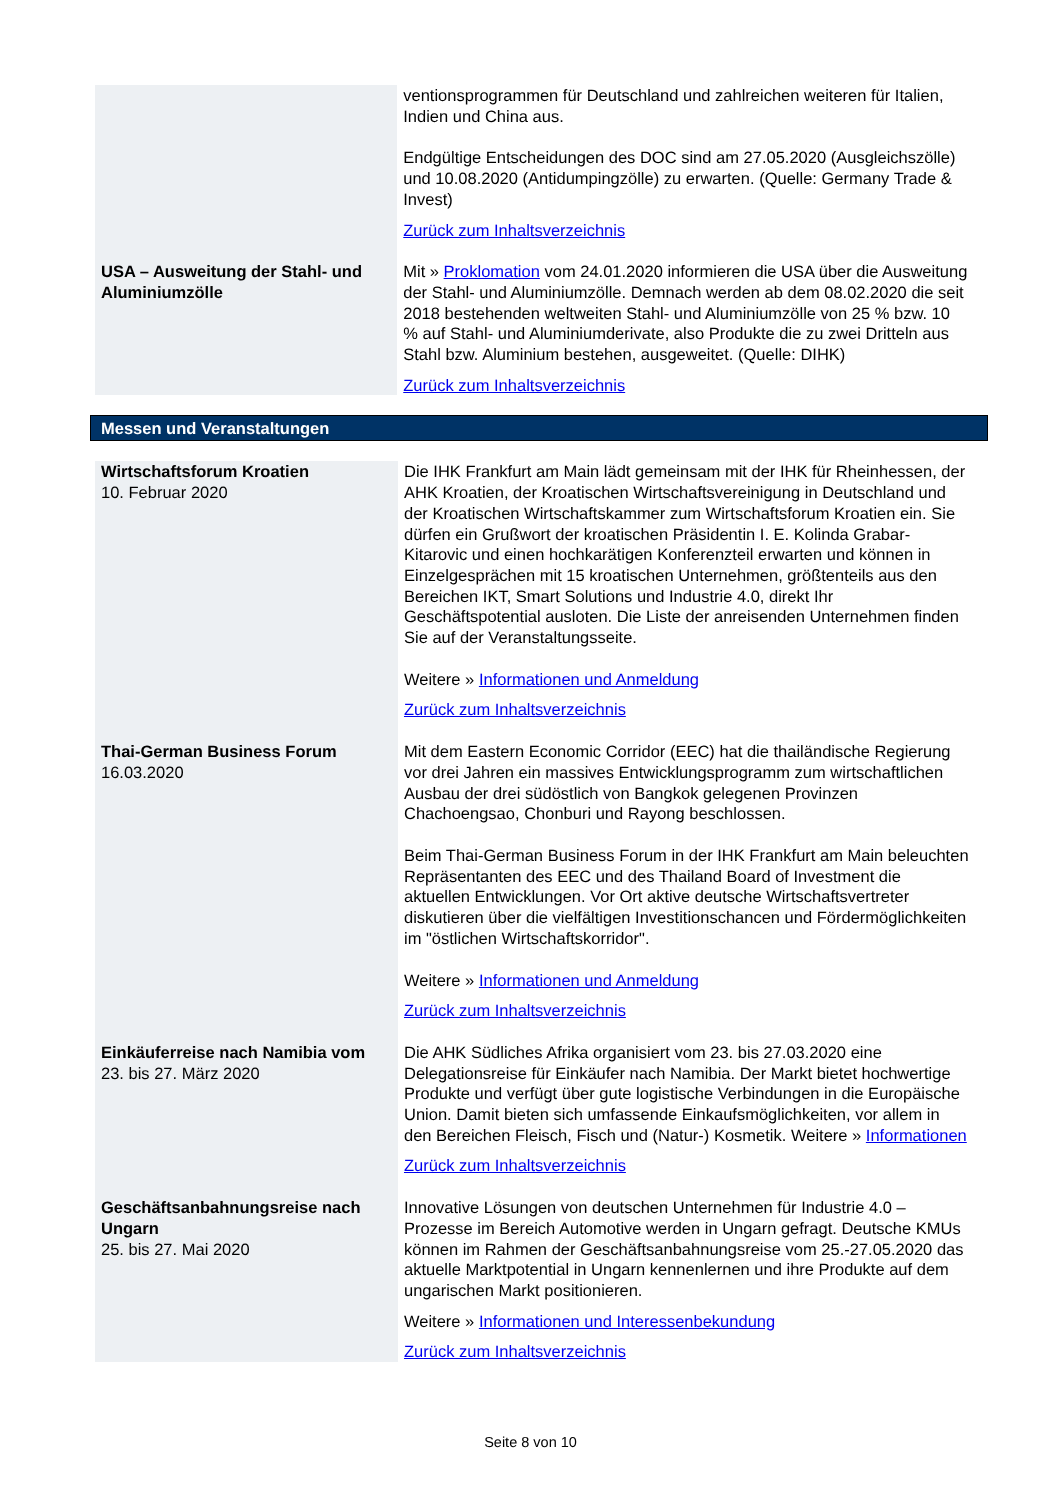| | ventionsprogrammen für Deutschland und zahlreichen weiteren für Italien, Indien und China aus. Endgültige Entscheidungen des DOC sind am 27.05.2020 (Ausgleichszölle) und 10.08.2020 (Antidumpingzölle) zu erwarten. (Quelle: Germany Trade & Invest) Zurück zum Inhaltsverzeichnis |
| USA – Ausweitung der Stahl- und Aluminiumzölle | Mit » Proklomation vom 24.01.2020 informieren die USA über die Ausweitung der Stahl- und Aluminiumzölle. Demnach werden ab dem 08.02.2020 die seit 2018 bestehenden weltweiten Stahl- und Aluminiumzölle von 25 % bzw. 10 % auf Stahl- und Aluminiumderivate, also Produkte die zu zwei Dritteln aus Stahl bzw. Aluminium bestehen, ausgeweitet. (Quelle: DIHK) Zurück zum Inhaltsverzeichnis |
Messen und Veranstaltungen
| Wirtschaftsforum Kroatien 10. Februar 2020 | Die IHK Frankfurt am Main lädt gemeinsam mit der IHK für Rheinhessen, der AHK Kroatien, der Kroatischen Wirtschaftsvereinigung in Deutschland und der Kroatischen Wirtschaftskammer zum Wirtschaftsforum Kroatien ein. Sie dürfen ein Grußwort der kroatischen Präsidentin I. E. Kolinda Grabar-Kitarovic und einen hochkarätigen Konferenzteil erwarten und können in Einzelgesprächen mit 15 kroatischen Unternehmen, größtenteils aus den Bereichen IKT, Smart Solutions und Industrie 4.0, direkt Ihr Geschäftspotential ausloten. Die Liste der anreisenden Unternehmen finden Sie auf der Veranstaltungsseite. Weitere » Informationen und Anmeldung Zurück zum Inhaltsverzeichnis |
| Thai-German Business Forum 16.03.2020 | Mit dem Eastern Economic Corridor (EEC) hat die thailändische Regierung vor drei Jahren ein massives Entwicklungsprogramm zum wirtschaftlichen Ausbau der drei südöstlich von Bangkok gelegenen Provinzen Chachoengsao, Chonburi und Rayong beschlossen. Beim Thai-German Business Forum in der IHK Frankfurt am Main beleuchten Repräsentanten des EEC und des Thailand Board of Investment die aktuellen Entwicklungen. Vor Ort aktive deutsche Wirtschaftsvertreter diskutieren über die vielfältigen Investitionschancen und Fördermöglichkeiten im "östlichen Wirtschaftskorridor". Weitere » Informationen und Anmeldung Zurück zum Inhaltsverzeichnis |
| Einkäuferreise nach Namibia vom 23. bis 27. März 2020 | Die AHK Südliches Afrika organisiert vom 23. bis 27.03.2020 eine Delegationsreise für Einkäufer nach Namibia. Der Markt bietet hochwertige Produkte und verfügt über gute logistische Verbindungen in die Europäische Union. Damit bieten sich umfassende Einkaufsmöglichkeiten, vor allem in den Bereichen Fleisch, Fisch und (Natur-) Kosmetik. Weitere » Informationen Zurück zum Inhaltsverzeichnis |
| Geschäftsanbahnungsreise nach Ungarn 25. bis 27. Mai 2020 | Innovative Lösungen von deutschen Unternehmen für Industrie 4.0 – Prozesse im Bereich Automotive werden in Ungarn gefragt. Deutsche KMUs können im Rahmen der Geschäftsanbahnungsreise vom 25.-27.05.2020 das aktuelle Marktpotential in Ungarn kennenlernen und ihre Produkte auf dem ungarischen Markt positionieren. Weitere » Informationen und Interessenbekundung Zurück zum Inhaltsverzeichnis |
Seite 8 von 10